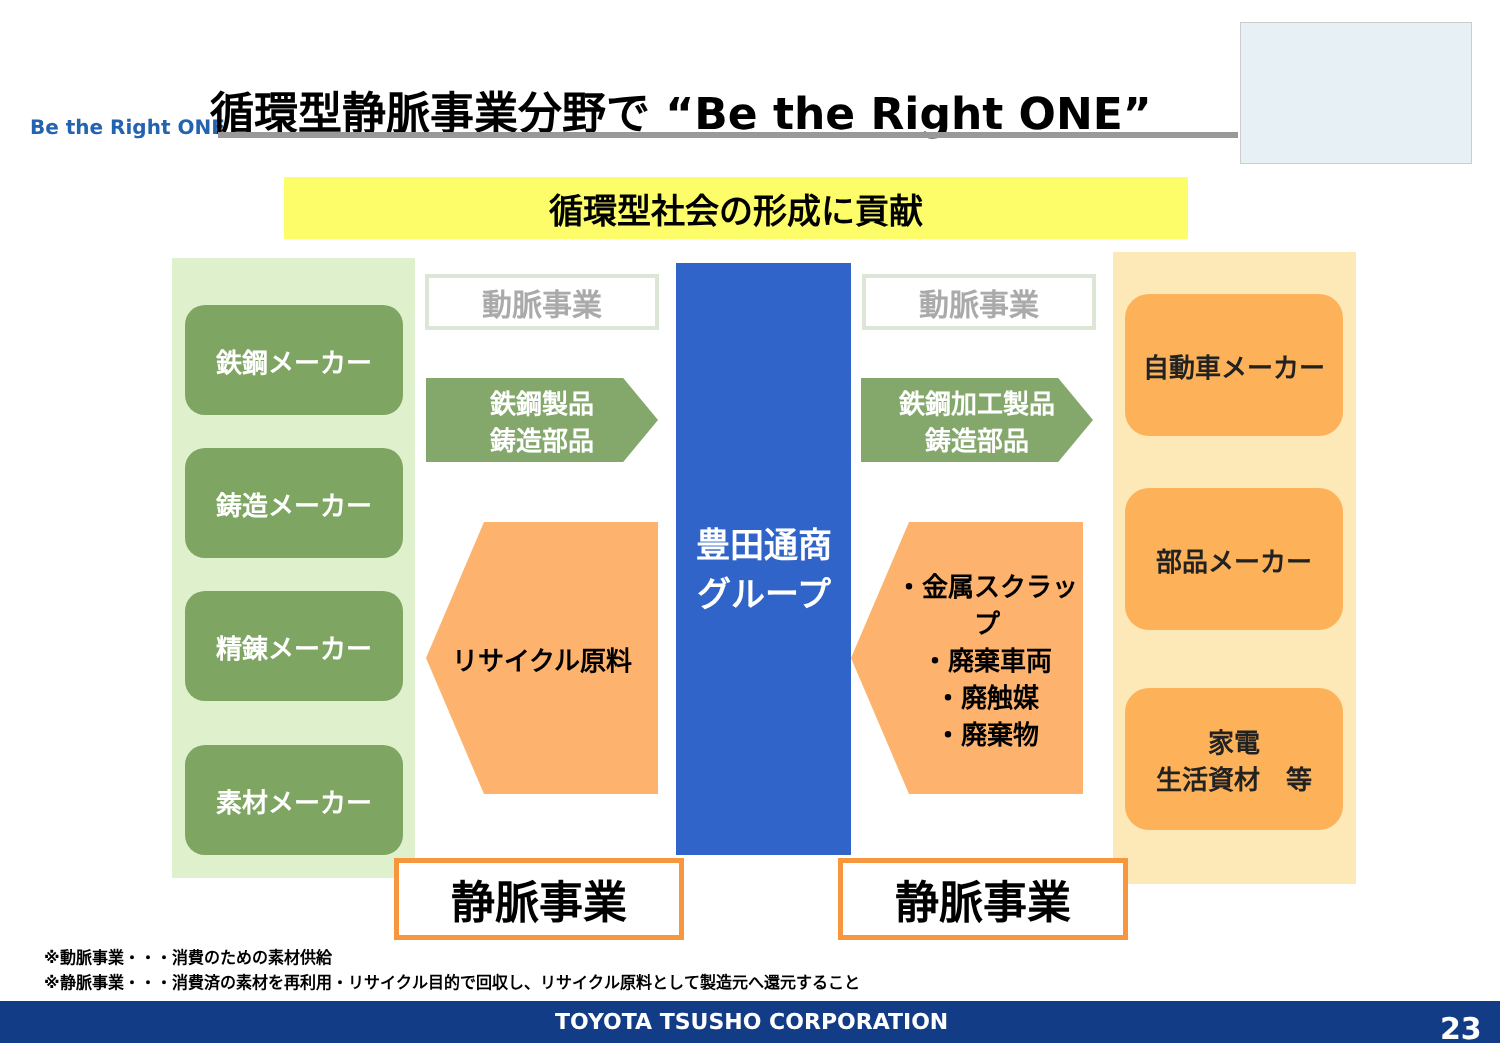Be the Right ONE
循環型静脈事業分野で “Be the Right ONE”
循環型社会の形成に貢献
鉄鋼メーカー
鋳造メーカー
精錬メーカー
素材メーカー
動脈事業 動脈事業
鉄鋼製品
鋳造部品
鉄鋼加工製品
鋳造部品
豊田通商
グループ
リサイクル原料
・金属スクラップ
・廃棄車両
・廃触媒
・廃棄物
自動車メーカー
部品メーカー
家電
生活資材　等
静脈事業 静脈事業
※動脈事業・・・消費のための素材供給
※静脈事業・・・消費済の素材を再利用・リサイクル目的で回収し、リサイクル原料として製造元へ還元すること
TOYOTA TSUSHO CORPORATION 23